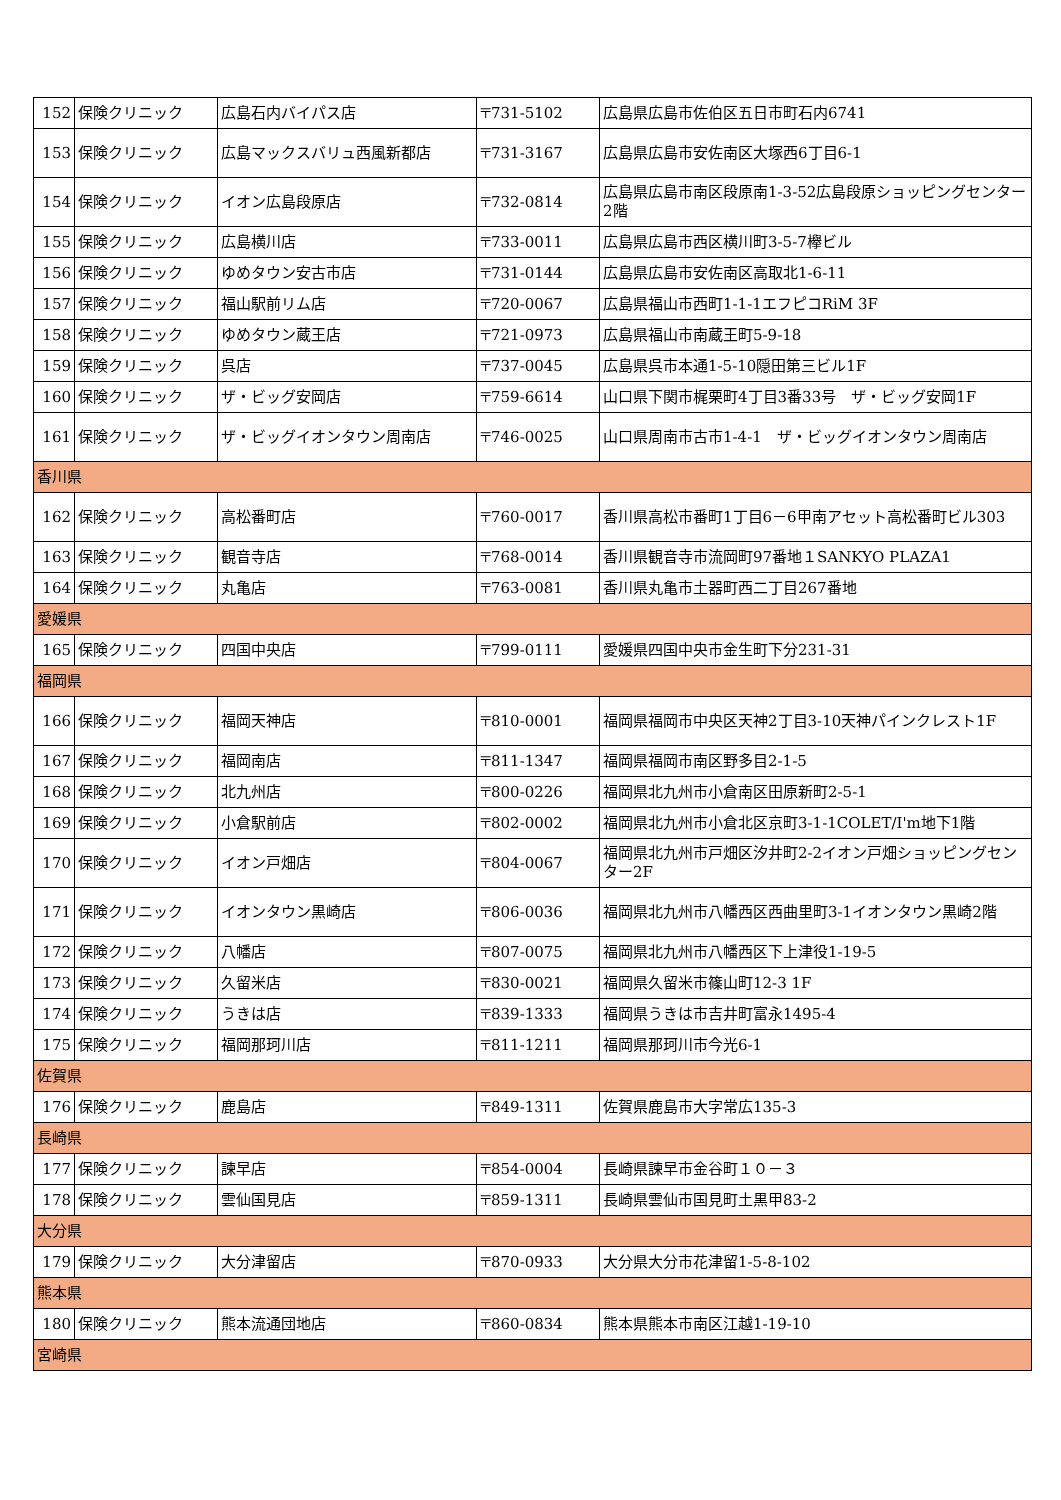| 152 | 保険クリニック | 広島石内バイパス店 | 〒731-5102 | 広島県広島市佐伯区五日市町石内6741 |
| 153 | 保険クリニック | 広島マックスバリュ西風新都店 | 〒731-3167 | 広島県広島市安佐南区大塚西6丁目6-1 |
| 154 | 保険クリニック | イオン広島段原店 | 〒732-0814 | 広島県広島市南区段原南1-3-52広島段原ショッピングセンター2階 |
| 155 | 保険クリニック | 広島横川店 | 〒733-0011 | 広島県広島市西区横川町3-5-7欅ビル |
| 156 | 保険クリニック | ゆめタウン安古市店 | 〒731-0144 | 広島県広島市安佐南区高取北1-6-11 |
| 157 | 保険クリニック | 福山駅前リム店 | 〒720-0067 | 広島県福山市西町1-1-1エフピコRiM 3F |
| 158 | 保険クリニック | ゆめタウン蔵王店 | 〒721-0973 | 広島県福山市南蔵王町5-9-18 |
| 159 | 保険クリニック | 呉店 | 〒737-0045 | 広島県呉市本通1-5-10隠田第三ビル1F |
| 160 | 保険クリニック | ザ・ビッグ安岡店 | 〒759-6614 | 山口県下関市梶栗町4丁目3番33号 ザ・ビッグ安岡1F |
| 161 | 保険クリニック | ザ・ビッグイオンタウン周南店 | 〒746-0025 | 山口県周南市古市1-4-1 ザ・ビッグイオンタウン周南店 |
| 香川県 | | | | |
| 162 | 保険クリニック | 高松番町店 | 〒760-0017 | 香川県高松市番町1丁目6－6甲南アセット高松番町ビル303 |
| 163 | 保険クリニック | 観音寺店 | 〒768-0014 | 香川県観音寺市流岡町97番地１SANKYO PLAZA1 |
| 164 | 保険クリニック | 丸亀店 | 〒763-0081 | 香川県丸亀市土器町西二丁目267番地 |
| 愛媛県 | | | | |
| 165 | 保険クリニック | 四国中央店 | 〒799-0111 | 愛媛県四国中央市金生町下分231-31 |
| 福岡県 | | | | |
| 166 | 保険クリニック | 福岡天神店 | 〒810-0001 | 福岡県福岡市中央区天神2丁目3-10天神パインクレスト1F |
| 167 | 保険クリニック | 福岡南店 | 〒811-1347 | 福岡県福岡市南区野多目2-1-5 |
| 168 | 保険クリニック | 北九州店 | 〒800-0226 | 福岡県北九州市小倉南区田原新町2-5-1 |
| 169 | 保険クリニック | 小倉駅前店 | 〒802-0002 | 福岡県北九州市小倉北区京町3-1-1COLET/I'm地下1階 |
| 170 | 保険クリニック | イオン戸畑店 | 〒804-0067 | 福岡県北九州市戸畑区汐井町2-2イオン戸畑ショッピングセンター2F |
| 171 | 保険クリニック | イオンタウン黒崎店 | 〒806-0036 | 福岡県北九州市八幡西区西曲里町3-1イオンタウン黒崎2階 |
| 172 | 保険クリニック | 八幡店 | 〒807-0075 | 福岡県北九州市八幡西区下上津役1-19-5 |
| 173 | 保険クリニック | 久留米店 | 〒830-0021 | 福岡県久留米市篠山町12-3 1F |
| 174 | 保険クリニック | うきは店 | 〒839-1333 | 福岡県うきは市吉井町富永1495-4 |
| 175 | 保険クリニック | 福岡那珂川店 | 〒811-1211 | 福岡県那珂川市今光6-1 |
| 佐賀県 | | | | |
| 176 | 保険クリニック | 鹿島店 | 〒849-1311 | 佐賀県鹿島市大字常広135-3 |
| 長崎県 | | | | |
| 177 | 保険クリニック | 諫早店 | 〒854-0004 | 長崎県諫早市金谷町１０－３ |
| 178 | 保険クリニック | 雲仙国見店 | 〒859-1311 | 長崎県雲仙市国見町土黒甲83-2 |
| 大分県 | | | | |
| 179 | 保険クリニック | 大分津留店 | 〒870-0933 | 大分県大分市花津留1-5-8-102 |
| 熊本県 | | | | |
| 180 | 保険クリニック | 熊本流通団地店 | 〒860-0834 | 熊本県熊本市南区江越1-19-10 |
| 宮崎県 | | | | |